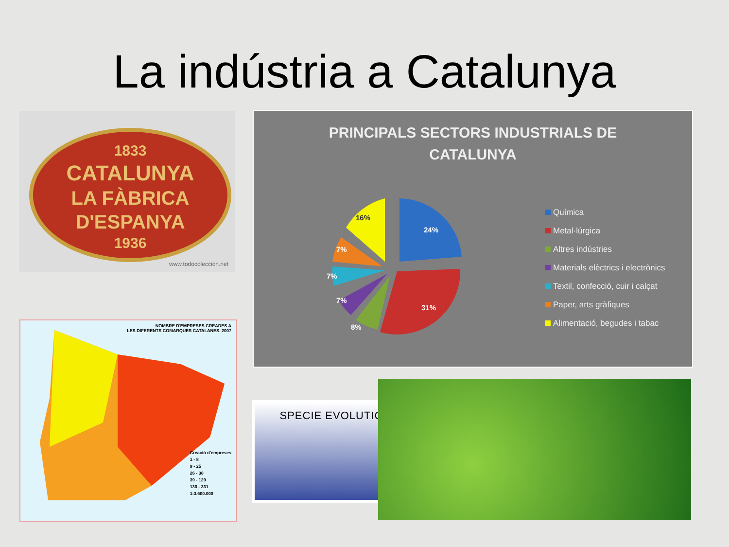La indústria a Catalunya
1833
CATALUNYA
LA FÀBRICA
D'ESPANYA
1936
www.todocoleccion.net
PRINCIPALS SECTORS INDUSTRIALS DE
CATALUNYA
24%
31%
8%
7%
7%
7%
16%
Química
Metal·lúrgica
Altres indústries
Materials elèctrics i electrònics
Textil, confecció, cuir i calçat
Paper, arts gràfiques
Alimentació, begudes i tabac
NOMBRE D'EMPRESES CREADES A
LES DIFERENTS COMARQUES CATALANES. 2007
Creació d'empreses
1 - 8
9 - 25
26 - 38
39 - 129
130 - 331
1:3.600.000
SPECIE EVOLUTION